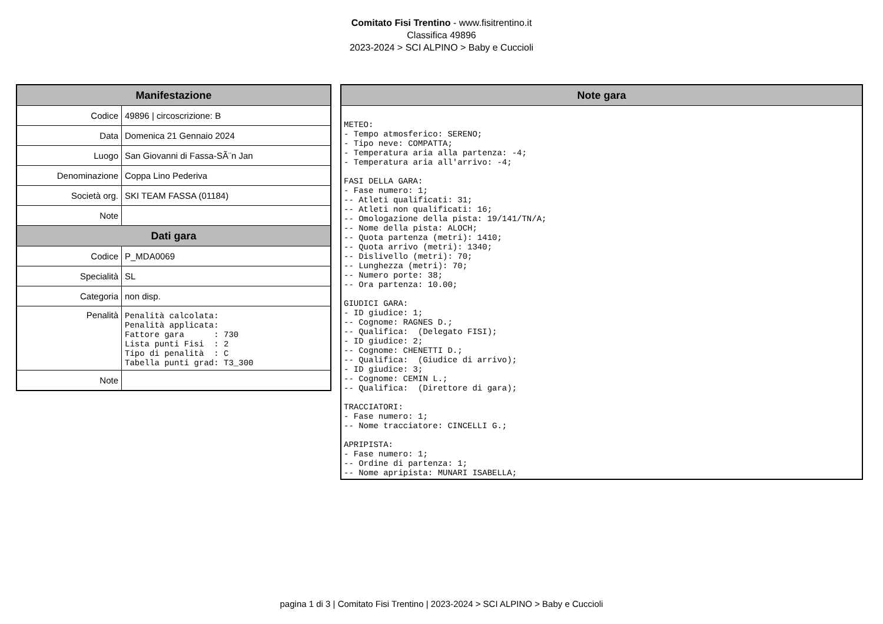Comitato Fisi Trentino - www.fisitrentino.it
Classifica 49896
2023-2024 > SCI ALPINO > Baby e Cuccioli
| Manifestazione | |
| --- | --- |
| Codice | 49896 / circoscrizione: B |
| Data | Domenica 21 Gennaio 2024 |
| Luogo | San Giovanni di Fassa-SÃ¨n Jan |
| Denominazione | Coppa Lino Pederiva |
| Società org. | SKI TEAM FASSA (01184) |
| Note | |
| Dati gara | |
| Codice | P_MDA0069 |
| Specialità | SL |
| Categoria | non disp. |
| Penalità | Penalità calcolata: Penalità applicata: Fattore gara : 730 Lista punti Fisi : 2 Tipo di penalità : C Tabella punti grad: T3_300 |
| Note | |
| Note gara |
| --- |
| METEO: - Tempo atmosferico: SERENO; - Tipo neve: COMPATTA; - Temperatura aria alla partenza: -4; - Temperatura aria all'arrivo: -4; FASI DELLA GARA: - Fase numero: 1; -- Atleti qualificati: 31; -- Atleti non qualificati: 16; -- Omologazione della pista: 19/141/TN/A; -- Nome della pista: ALOCH; -- Quota partenza (metri): 1410; -- Quota arrivo (metri): 1340; -- Dislivello (metri): 70; -- Lunghezza (metri): 70; -- Numero porte: 38; -- Ora partenza: 10.00; GIUDICI GARA: - ID giudice: 1; -- Cognome: RAGNES D.; -- Qualifica: (Delegato FISI); - ID giudice: 2; -- Cognome: CHENETTI D.; -- Qualifica: (Giudice di arrivo); - ID giudice: 3; -- Cognome: CEMIN L.; -- Qualifica: (Direttore di gara); TRACCIATORI: - Fase numero: 1; -- Nome tracciatore: CINCELLI G.; APRIPISTA: - Fase numero: 1; -- Ordine di partenza: 1; -- Nome apripista: MUNARI ISABELLA; |
pagina 1 di 3 | Comitato Fisi Trentino | 2023-2024 > SCI ALPINO > Baby e Cuccioli